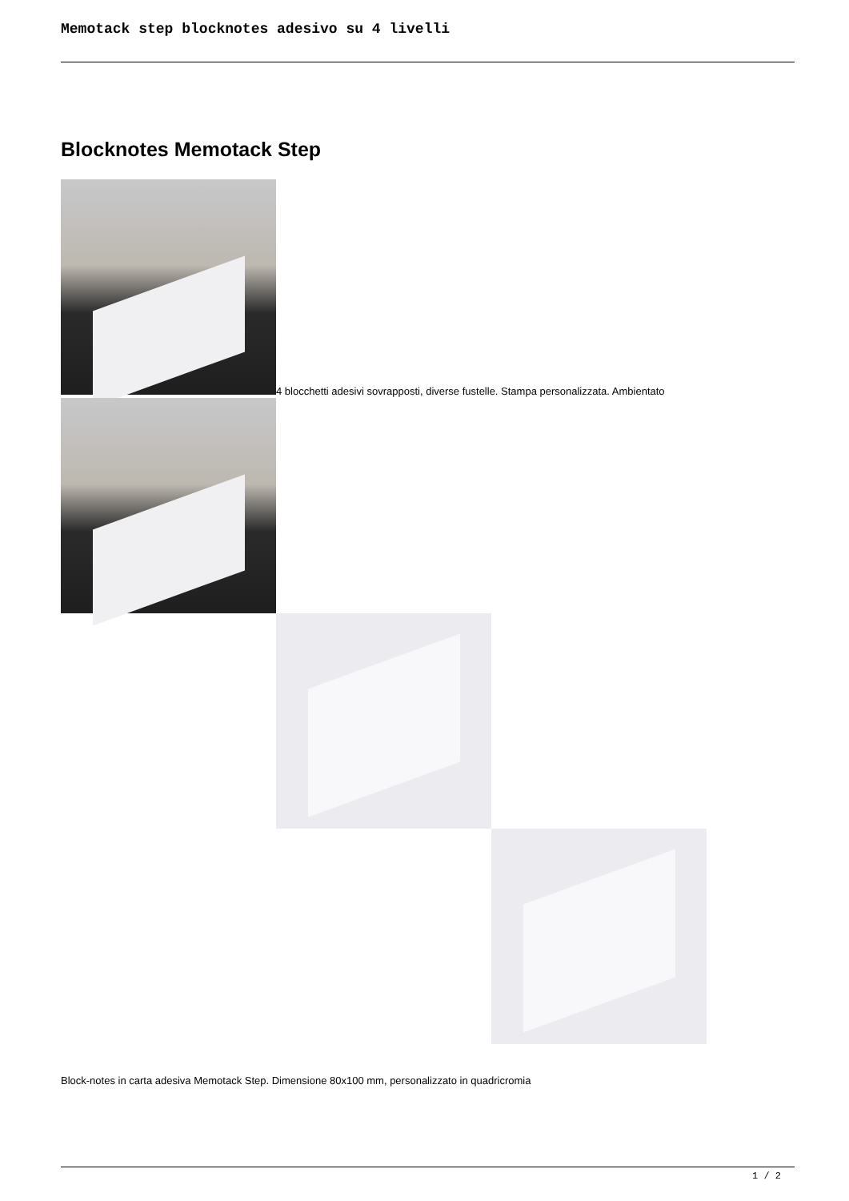Memotack step blocknotes adesivo su 4 livelli
Blocknotes Memotack Step
4 blocchetti adesivi sovrapposti, diverse fustelle. Stampa personalizzata. Ambientato
Block-notes in carta adesiva Memotack Step. Dimensione 80x100 mm, personalizzato in quadricromia
1 / 2